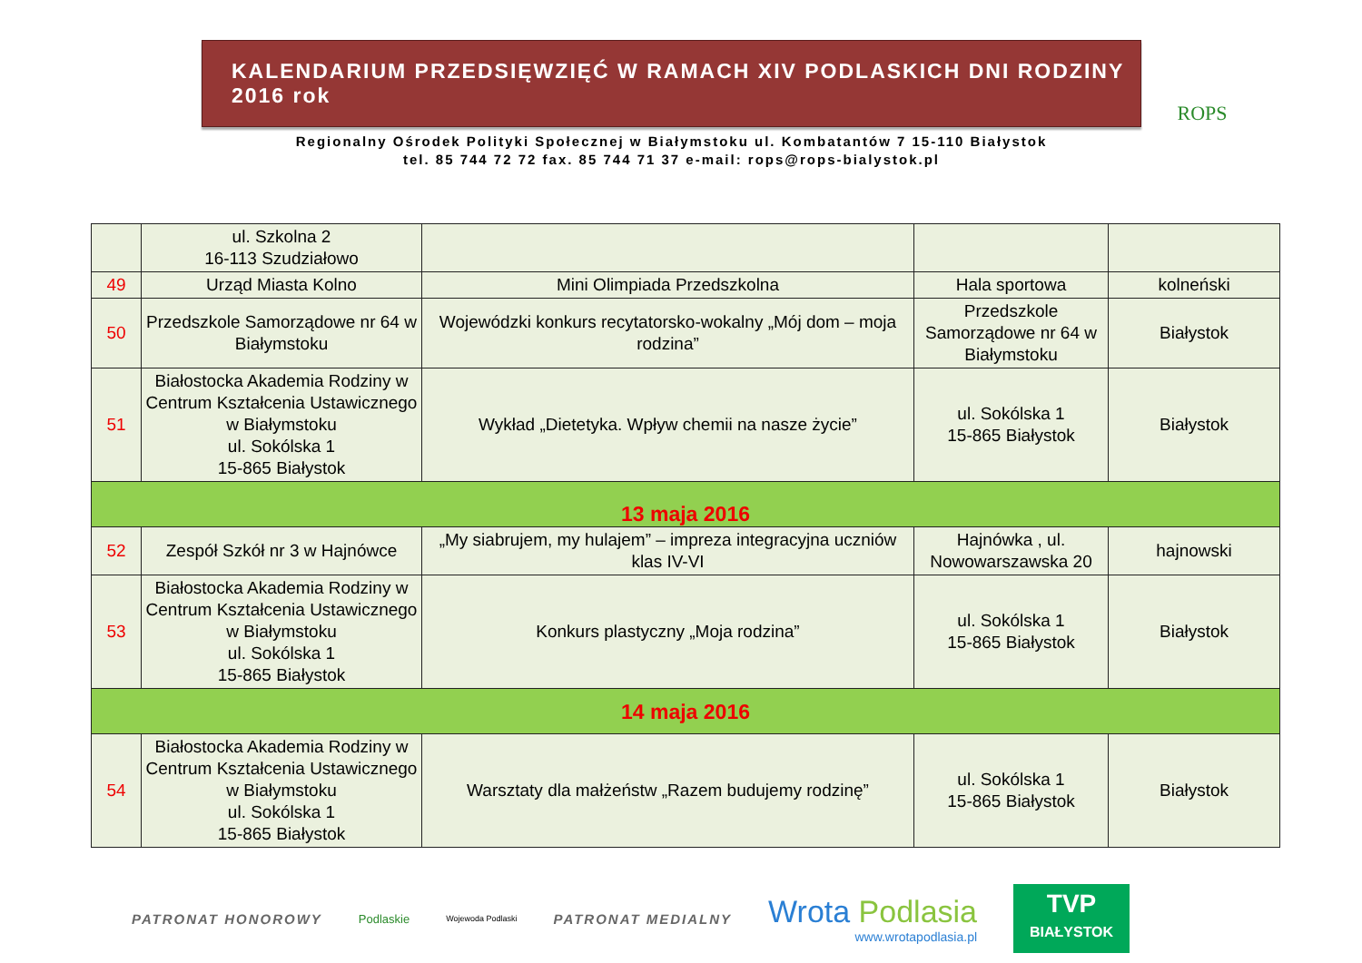KALENDARIUM PRZEDSIĘWZIĘĆ W RAMACH XIV PODLASKICH DNI RODZINY 2016 rok
Regionalny Ośrodek Polityki Społecznej w Białymstoku ul. Kombatantów 7 15-110 Białystok
tel. 85 744 72 72 fax. 85 744 71 37 e-mail: rops@rops-bialystok.pl
ROPS
| | ul. Szkolna 2 16-113 Szudziałowo | | | |
| 49 | Urząd Miasta Kolno | Mini Olimpiada Przedszkolna | Hala sportowa | kolneński |
| 50 | Przedszkole Samorządowe nr 64 w Białymstoku | Wojewódzki konkurs recytatorsko-wokalny „Mój dom – moja rodzina” | Przedszkole Samorządowe nr 64 w Białymstoku | Białystok |
| 51 | Białostocka Akademia Rodziny w Centrum Kształcenia Ustawicznego w Białymstoku ul. Sokólska 1 15-865 Białystok | Wykład „Dietetyka. Wpływ chemii na nasze życie” | ul. Sokólska 1 15-865 Białystok | Białystok |
| 13 maja 2016 | | | | |
| 52 | Zespół Szkół nr 3 w Hajnówce | „My siabrujem, my hulajem” – impreza integracyjna uczniów klas IV-VI | Hajnówka , ul. Nowowarszawska 20 | hajnowski |
| 53 | Białostocka Akademia Rodziny w Centrum Kształcenia Ustawicznego w Białymstoku ul. Sokólska 1 15-865 Białystok | Konkurs plastyczny „Moja rodzina” | ul. Sokólska 1 15-865 Białystok | Białystok |
| 14 maja 2016 | | | | |
| 54 | Białostocka Akademia Rodziny w Centrum Kształcenia Ustawicznego w Białymstoku ul. Sokólska 1 15-865 Białystok | Warsztaty dla małżeństw „Razem budujemy rodzinę” | ul. Sokólska 1 15-865 Białystok | Białystok |
PATRONAT HONOROWY
Podlaskie
Wojewoda Podlaski
PATRONAT MEDIALNY
Wrota Podlasia
www.wrotapodlasia.pl
TVP
BIAŁYSTOK